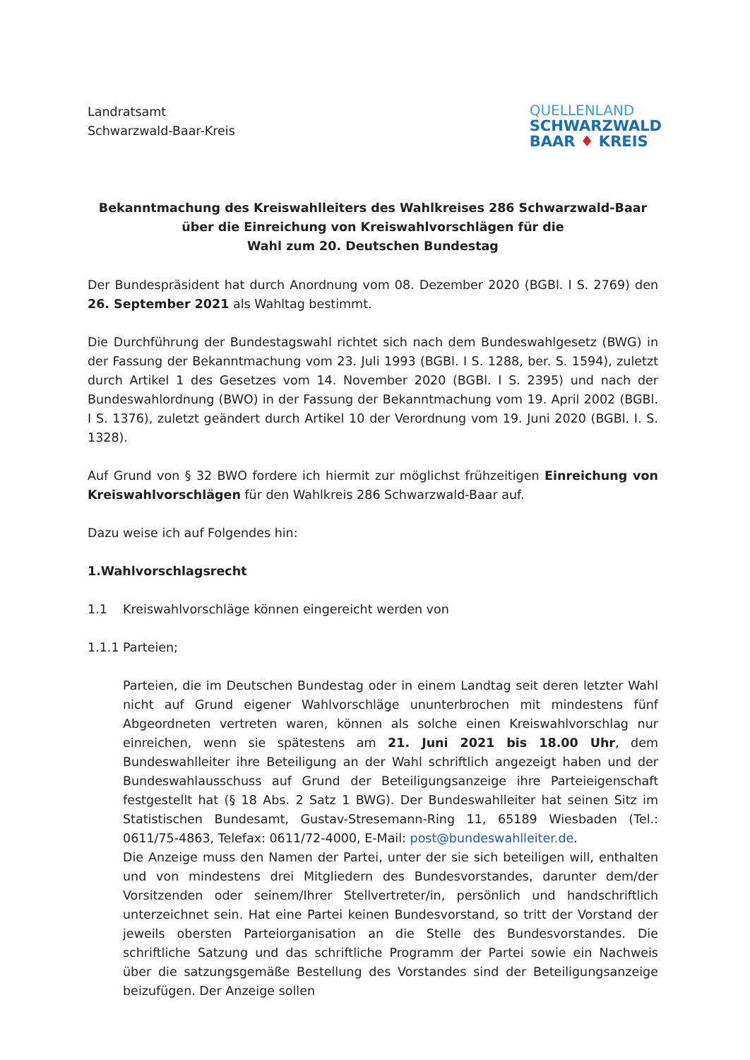Landratsamt
Schwarzwald-Baar-Kreis
QUELLENLAND
SCHWARZWALD
BAAR ♦ KREIS
Bekanntmachung des Kreiswahlleiters des Wahlkreises 286 Schwarzwald-Baar
über die Einreichung von Kreiswahlvorschlägen für die
Wahl zum 20. Deutschen Bundestag
Der Bundespräsident hat durch Anordnung vom 08. Dezember 2020 (BGBl. I S. 2769) den 26. September 2021 als Wahltag bestimmt.
Die Durchführung der Bundestagswahl richtet sich nach dem Bundeswahlgesetz (BWG) in der Fassung der Bekanntmachung vom 23. Juli 1993 (BGBl. I S. 1288, ber. S. 1594), zuletzt durch Artikel 1 des Gesetzes vom 14. November 2020 (BGBl. I S. 2395) und nach der Bundeswahlordnung (BWO) in der Fassung der Bekanntmachung vom 19. April 2002 (BGBl. I S. 1376), zuletzt geändert durch Artikel 10 der Verordnung vom 19. Juni 2020 (BGBl. I. S. 1328).
Auf Grund von § 32 BWO fordere ich hiermit zur möglichst frühzeitigen Einreichung von Kreiswahlvorschlägen für den Wahlkreis 286 Schwarzwald-Baar auf.
Dazu weise ich auf Folgendes hin:
1. Wahlvorschlagsrecht
1.1 Kreiswahlvorschläge können eingereicht werden von
1.1.1 Parteien;
Parteien, die im Deutschen Bundestag oder in einem Landtag seit deren letzter Wahl nicht auf Grund eigener Wahlvorschläge ununterbrochen mit mindestens fünf Abgeordneten vertreten waren, können als solche einen Kreiswahlvorschlag nur einreichen, wenn sie spätestens am 21. Juni 2021 bis 18.00 Uhr, dem Bundeswahlleiter ihre Beteiligung an der Wahl schriftlich angezeigt haben und der Bundeswahlausschuss auf Grund der Beteiligungsanzeige ihre Parteieigenschaft festgestellt hat (§ 18 Abs. 2 Satz 1 BWG). Der Bundeswahlleiter hat seinen Sitz im Statistischen Bundesamt, Gustav-Stresemann-Ring 11, 65189 Wiesbaden (Tel.: 0611/75-4863, Telefax: 0611/72-4000, E-Mail: post@bundeswahlleiter.de.
Die Anzeige muss den Namen der Partei, unter der sie sich beteiligen will, enthalten und von mindestens drei Mitgliedern des Bundesvorstandes, darunter dem/der Vorsitzenden oder seinem/Ihrer Stellvertreter/in, persönlich und handschriftlich unterzeichnet sein. Hat eine Partei keinen Bundesvorstand, so tritt der Vorstand der jeweils obersten Parteiorganisation an die Stelle des Bundesvorstandes. Die schriftliche Satzung und das schriftliche Programm der Partei sowie ein Nachweis über die satzungsgemäße Bestellung des Vorstandes sind der Beteiligungsanzeige beizufügen. Der Anzeige sollen